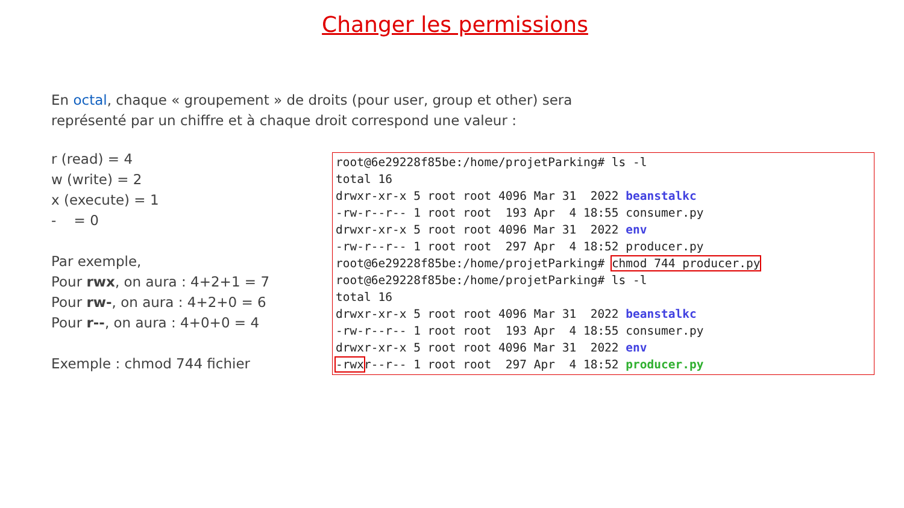Changer les permissions
En octal, chaque « groupement » de droits (pour user, group et other) sera représenté par un chiffre et à chaque droit correspond une valeur :
r (read) = 4
w (write) = 2
x (execute) = 1
- = 0
Par exemple,
Pour rwx, on aura : 4+2+1 = 7
Pour rw-, on aura : 4+2+0 = 6
Pour r--, on aura : 4+0+0 = 4
Exemple : chmod 744 fichier
root@6e29228f85be:/home/projetParking# ls -l total 16 drwxr-xr-x 5 root root 4096 Mar 31 2022 beanstalkc -rw-r--r-- 1 root root 193 Apr 4 18:55 consumer.py drwxr-xr-x 5 root root 4096 Mar 31 2022 env -rw-r--r-- 1 root root 297 Apr 4 18:52 producer.py root@6e29228f85be:/home/projetParking# chmod 744 producer.py root@6e29228f85be:/home/projetParking# ls -l total 16 drwxr-xr-x 5 root root 4096 Mar 31 2022 beanstalkc -rw-r--r-- 1 root root 193 Apr 4 18:55 consumer.py drwxr-xr-x 5 root root 4096 Mar 31 2022 env -rwxr--r-- 1 root root 297 Apr 4 18:52 producer.py